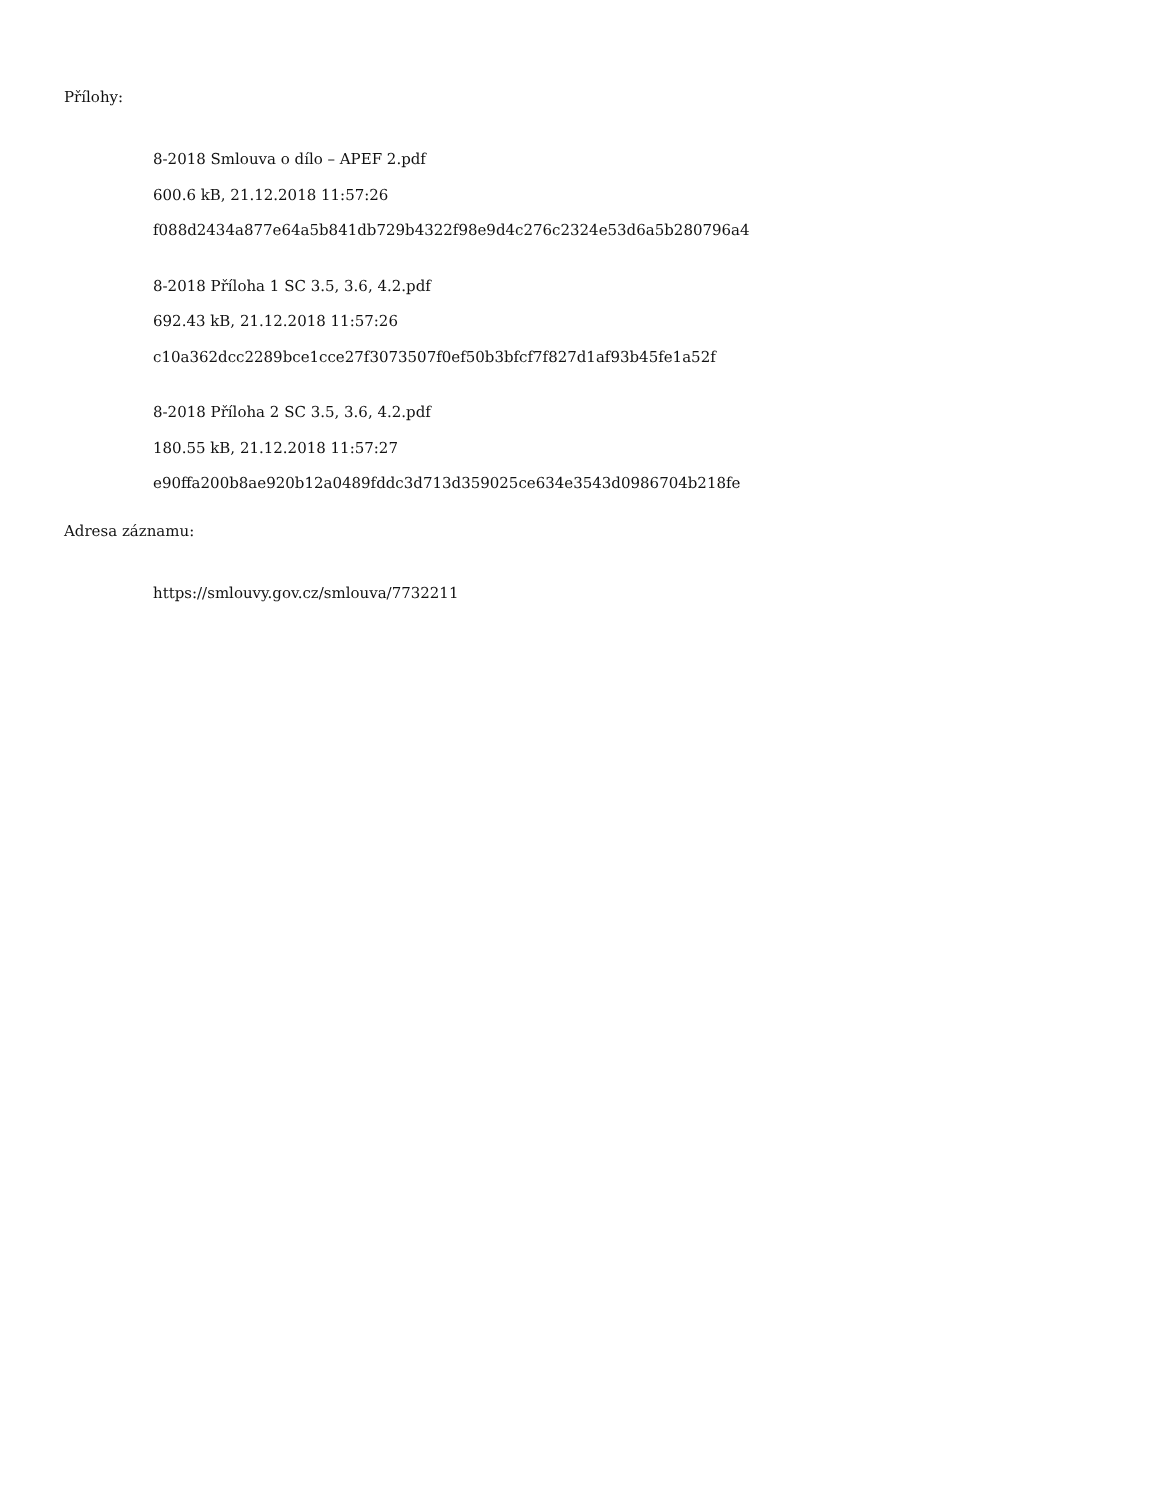Přílohy:
8-2018 Smlouva o dílo – APEF 2.pdf
600.6 kB, 21.12.2018 11:57:26
f088d2434a877e64a5b841db729b4322f98e9d4c276c2324e53d6a5b280796a4
8-2018 Příloha 1 SC 3.5, 3.6, 4.2.pdf
692.43 kB, 21.12.2018 11:57:26
c10a362dcc2289bce1cce27f3073507f0ef50b3bfcf7f827d1af93b45fe1a52f
8-2018 Příloha 2 SC 3.5, 3.6, 4.2.pdf
180.55 kB, 21.12.2018 11:57:27
e90ffa200b8ae920b12a0489fddc3d713d359025ce634e3543d0986704b218fe
Adresa záznamu:
https://smlouvy.gov.cz/smlouva/7732211